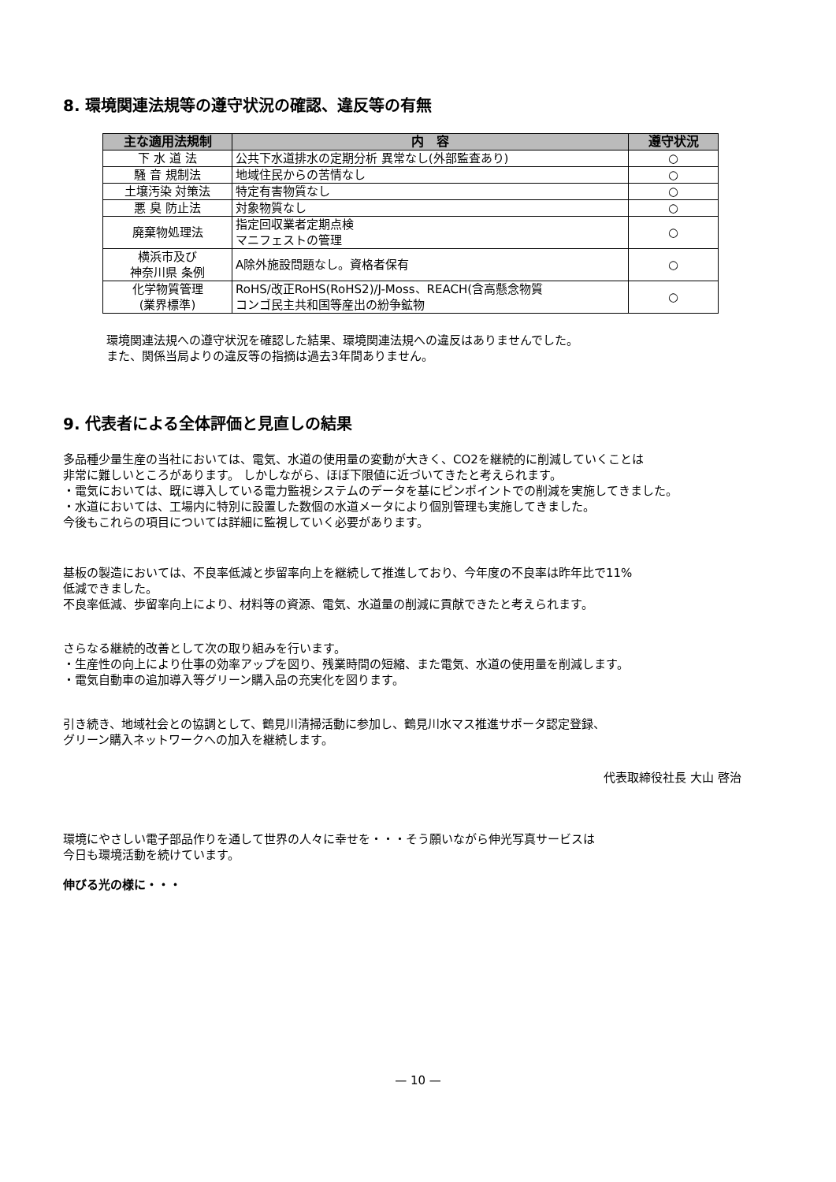8. 環境関連法規等の遵守状況の確認、違反等の有無
| 主な適用法規制 | 内 容 | 遵守状況 |
| --- | --- | --- |
| 下 水 道 法 | 公共下水道排水の定期分析 異常なし(外部監査あり) | ○ |
| 騒 音 規制法 | 地域住民からの苦情なし | ○ |
| 土壌汚染 対策法 | 特定有害物質なし | ○ |
| 悪 臭 防止法 | 対象物質なし | ○ |
| 廃棄物処理法 | 指定回収業者定期点検 マニフェストの管理 | ○ |
| 横浜市及び 神奈川県 条例 | A除外施設問題なし。資格者保有 | ○ |
| 化学物質管理 (業界標準) | RoHS/改正RoHS(RoHS2)/J-Moss、REACH(含高懸念物質 コンゴ民主共和国等産出の紛争鉱物 | ○ |
環境関連法規への遵守状況を確認した結果、環境関連法規への違反はありませんでした。
また、関係当局よりの違反等の指摘は過去3年間ありません。
9. 代表者による全体評価と見直しの結果
多品種少量生産の当社においては、電気、水道の使用量の変動が大きく、CO2を継続的に削減していくことは
非常に難しいところがあります。 しかしながら、ほぼ下限値に近づいてきたと考えられます。
・電気においては、既に導入している電力監視システムのデータを基にピンポイントでの削減を実施してきました。
・水道においては、工場内に特別に設置した数個の水道メータにより個別管理も実施してきました。
今後もこれらの項目については詳細に監視していく必要があります。
基板の製造においては、不良率低減と歩留率向上を継続して推進しており、今年度の不良率は昨年比で11%
低減できました。
不良率低減、歩留率向上により、材料等の資源、電気、水道量の削減に貢献できたと考えられます。
さらなる継続的改善として次の取り組みを行います。
・生産性の向上により仕事の効率アップを図り、残業時間の短縮、また電気、水道の使用量を削減します。
・電気自動車の追加導入等グリーン購入品の充実化を図ります。
引き続き、地域社会との協調として、鶴見川清掃活動に参加し、鶴見川水マス推進サポータ認定登録、
グリーン購入ネットワークへの加入を継続します。
代表取締役社長 大山 啓治
環境にやさしい電子部品作りを通して世界の人々に幸せを・・・そう願いながら伸光写真サービスは
今日も環境活動を続けています。
伸びる光の様に・・・
— 10 —